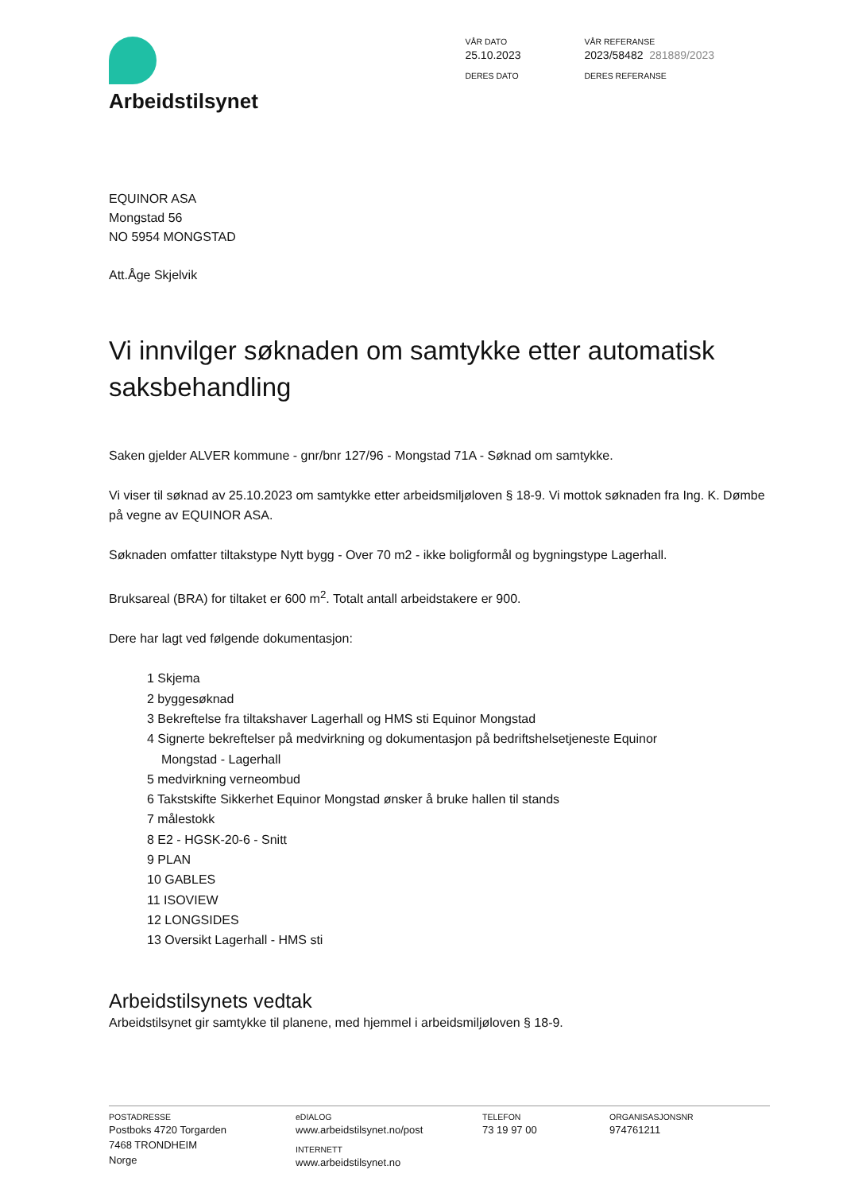Arbeidstilsynet
VÅR DATO
25.10.2023
DERES DATO
VÅR REFERANSE
2023/58482 281889/2023
DERES REFERANSE
EQUINOR ASA
Mongstad 56
NO 5954 MONGSTAD
Att.Åge Skjelvik
Vi innvilger søknaden om samtykke etter automatisk saksbehandling
Saken gjelder ALVER kommune - gnr/bnr 127/96 - Mongstad 71A - Søknad om samtykke.
Vi viser til søknad av 25.10.2023 om samtykke etter arbeidsmiljøloven § 18-9. Vi mottok søknaden fra Ing. K. Dømbe på vegne av EQUINOR ASA.
Søknaden omfatter tiltakstype Nytt bygg - Over 70 m2 - ikke boligformål og bygningstype Lagerhall.
Bruksareal (BRA) for tiltaket er 600 m<sup>2</sup>. Totalt antall arbeidstakere er 900.
Dere har lagt ved følgende dokumentasjon:
1 Skjema
2 byggesøknad
3 Bekreftelse fra tiltakshaver Lagerhall og HMS sti Equinor Mongstad
4 Signerte bekreftelser på medvirkning og dokumentasjon på bedriftshelsetjeneste Equinor
Mongstad - Lagerhall
5 medvirkning verneombud
6 Takstskifte Sikkerhet Equinor Mongstad ønsker å bruke hallen til stands
7 målestokk
8 E2 - HGSK-20-6 - Snitt
9 PLAN
10 GABLES
11 ISOVIEW
12 LONGSIDES
13 Oversikt Lagerhall - HMS sti
Arbeidstilsynets vedtak
Arbeidstilsynet gir samtykke til planene, med hjemmel i arbeidsmiljøloven § 18-9.
POSTADRESSE
Postboks 4720 Torgarden
7468 TRONDHEIM
Norge
eDIALOG
www.arbeidstilsynet.no/post
INTERNETT
www.arbeidstilsynet.no
TELEFON
73 19 97 00
ORGANISASJONSNR
974761211